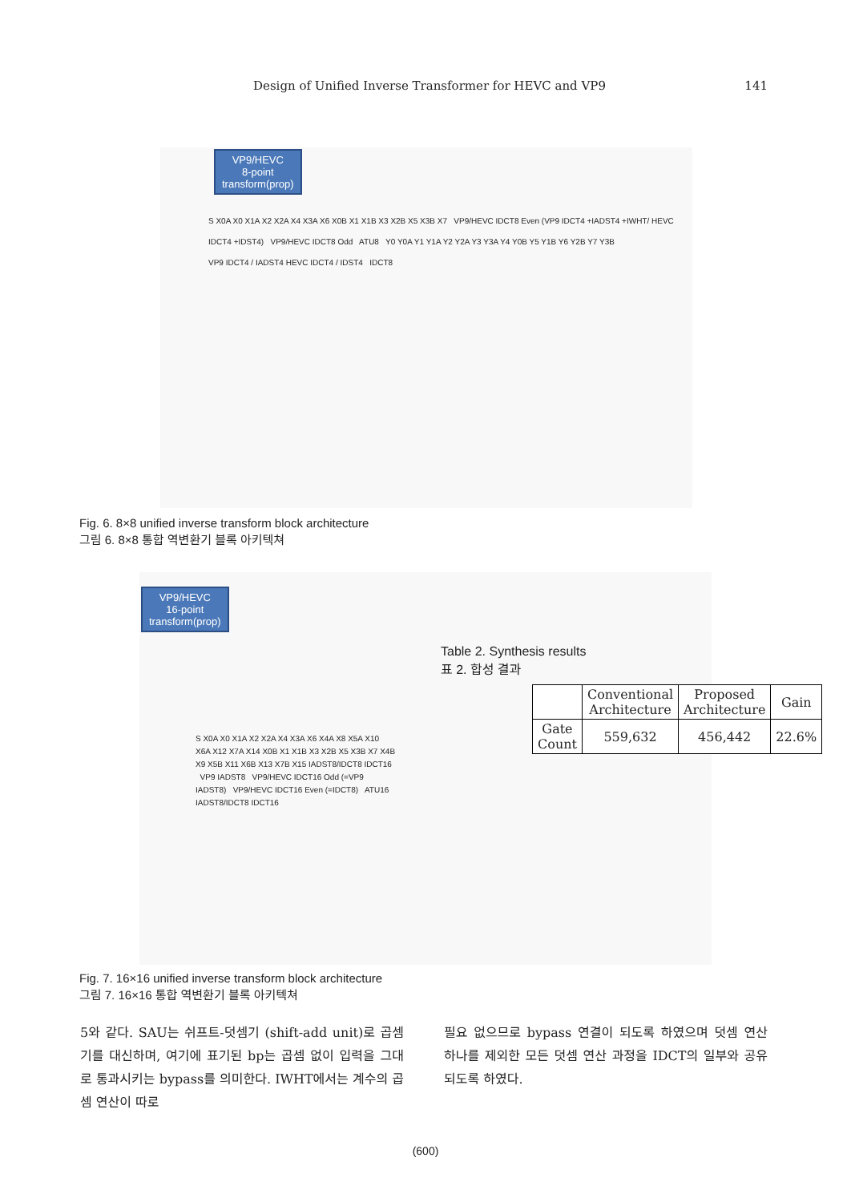Design of Unified Inverse Transformer for HEVC and VP9 141
VP9/HEVC
8-point
transform(prop)
S X0A X0 X1A X2 X2A X4 X3A X6 X0B X1 X1B X3 X2B X5 X3B X7 VP9/HEVC IDCT8 Even (VP9 IDCT4 +IADST4 +IWHT/ HEVC IDCT4 +IDST4) VP9/HEVC IDCT8 Odd ATU8 Y0 Y0A Y1 Y1A Y2 Y2A Y3 Y3A Y4 Y0B Y5 Y1B Y6 Y2B Y7 Y3B
VP9 IDCT4 / IADST4 HEVC IDCT4 / IDST4 IDCT8
Fig. 6. 8×8 unified inverse transform block architecture
그림 6. 8×8 통합 역변환기 블록 아키텍쳐
VP9/HEVC
16-point
transform(prop)
Table 2. Synthesis results
표 2. 합성 결과
| | Conventional Architecture | Proposed Architecture | Gain |
| --- | --- | --- | --- |
| Gate Count | 559,632 | 456,442 | 22.6% |
S X0A X0 X1A X2 X2A X4 X3A X6 X4A X8 X5A X10 X6A X12 X7A X14 X0B X1 X1B X3 X2B X5 X3B X7 X4B X9 X5B X11 X6B X13 X7B X15 IADST8/IDCT8 IDCT16 VP9 IADST8 VP9/HEVC IDCT16 Odd (=VP9 IADST8) VP9/HEVC IDCT16 Even (=IDCT8) ATU16 IADST8/IDCT8 IDCT16
Fig. 7. 16×16 unified inverse transform block architecture
그림 7. 16×16 통합 역변환기 블록 아키텍쳐
5와 같다. SAU는 쉬프트-덧셈기 (shift-add unit)로 곱셈기를 대신하며, 여기에 표기된 bp는 곱셈 없이 입력을 그대로 통과시키는 bypass를 의미한다. IWHT에서는 계수의 곱셈 연산이 따로
필요 없으므로 bypass 연결이 되도록 하였으며 덧셈 연산 하나를 제외한 모든 덧셈 연산 과정을 IDCT의 일부와 공유되도록 하였다.
(600)